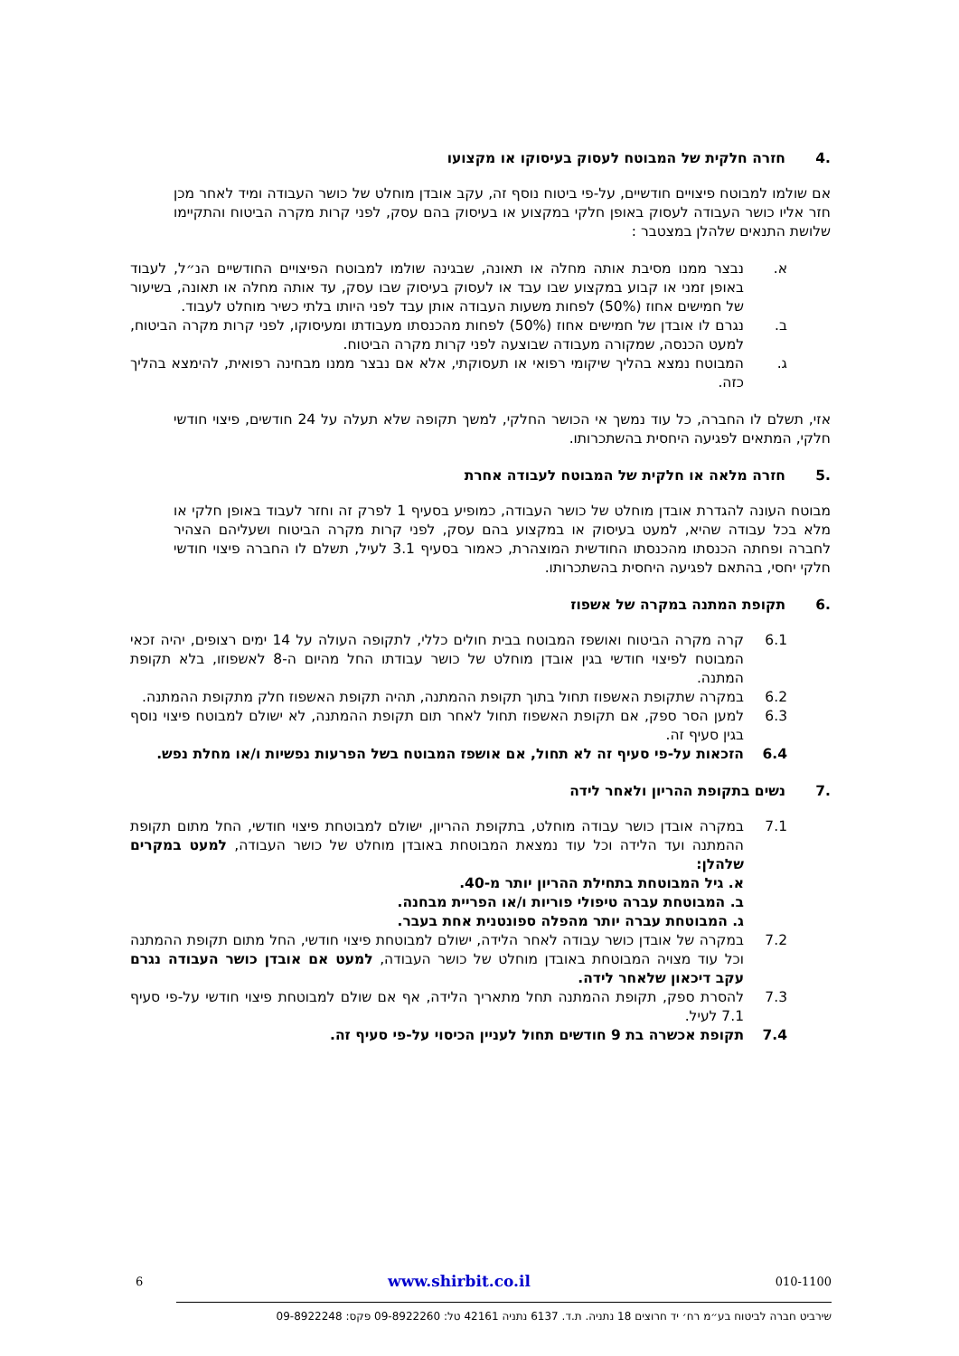.4 חזרה חלקית של המבוטח לעסוק בעיסוקו או מקצועו
אם שולמו למבוטח פיצויים חודשיים, על-פי ביטוח נוסף זה, עקב אובדן מוחלט של כושר העבודה ומיד לאחר מכן חזר אליו כושר העבודה לעסוק באופן חלקי במקצוע או בעיסוק בהם עסק, לפני קרות מקרה הביטוח והתקיימו שלושת התנאים שלהלן במצטבר :
א. נבצר ממנו מסיבת אותה מחלה או תאונה, שבגינה שולמו למבוטח הפיצויים החודשיים הנ״ל, לעבוד באופן זמני או קבוע במקצוע שבו עבד או לעסוק בעיסוק שבו עסק, עד אותה מחלה או תאונה, בשיעור של חמישים אחוז (50%) לפחות משעות העבודה אותן עבד לפני היותו בלתי כשיר מוחלט לעבוד.
ב. נגרם לו אובדן של חמישים אחוז (50%) לפחות מהכנסתו מעבודתו ומעיסוקו, לפני קרות מקרה הביטוח, למעט הכנסה, שמקורה מעבודה שבוצעה לפני קרות מקרה הביטוח.
ג. המבוטח נמצא בהליך שיקומי רפואי או תעסוקתי, אלא אם נבצר ממנו מבחינה רפואית, להימצא בהליך כזה.
אזי, תשלם לו החברה, כל עוד נמשך אי הכושר החלקי, למשך תקופה שלא תעלה על 24 חודשים, פיצוי חודשי חלקי, המתאים לפגיעה היחסית בהשתכרותו.
.5 חזרה מלאה או חלקית של המבוטח לעבודה אחרת
מבוטח העונה להגדרת אובדן מוחלט של כושר העבודה, כמופיע בסעיף 1 לפרק זה וחזר לעבוד באופן חלקי או מלא בכל עבודה שהיא, למעט בעיסוק או במקצוע בהם עסק, לפני קרות מקרה הביטוח ושעליהם הצהיר לחברה ופחתה הכנסתו מהכנסתו החודשית המוצהרת, כאמור בסעיף 3.1 לעיל, תשלם לו החברה פיצוי חודשי חלקי יחסי, בהתאם לפגיעה היחסית בהשתכרותו.
.6 תקופת המתנה במקרה של אשפוז
6.1 קרה מקרה הביטוח ואושפז המבוטח בבית חולים כללי, לתקופה העולה על 14 ימים רצופים, יהיה זכאי המבוטח לפיצוי חודשי בגין אובדן מוחלט של כושר עבודתו החל מהיום ה-8 לאשפוזו, בלא תקופת המתנה.
6.2 במקרה שתקופת האשפוז תחול בתוך תקופת ההמתנה, תהיה תקופת האשפוז חלק מתקופת ההמתנה.
6.3 למען הסר ספק, אם תקופת האשפוז תחול לאחר תום תקופת ההמתנה, לא ישולם למבוטח פיצוי נוסף בגין סעיף זה.
6.4 הזכאות על-פי סעיף זה לא תחול, אם אושפז המבוטח בשל הפרעות נפשיות ו/או מחלת נפש.
.7 נשים בתקופת ההריון ולאחר לידה
7.1 במקרה אובדן כושר עבודה מוחלט, בתקופת ההריון, ישולם למבוטחת פיצוי חודשי, החל מתום תקופת ההמתנה ועד הלידה וכל עוד נמצאת המבוטחת באובדן מוחלט של כושר העבודה, למעט במקרים שלהלן:
א. גיל המבוטחת בתחילת ההריון יותר מ-40.
ב. המבוטחת עברה טיפולי פוריות ו/או הפריית מבחנה.
ג. המבוטחת עברה יותר מהפלה ספונטנית אחת בעבר.
7.2 במקרה של אובדן כושר עבודה לאחר הלידה, ישולם למבוטחת פיצוי חודשי, החל מתום תקופת ההמתנה וכל עוד מצויה המבוטחת באובדן מוחלט של כושר העבודה, למעט אם אובדן כושר העבודה נגרם עקב דיכאון שלאחר לידה.
7.3 להסרת ספק, תקופת ההמתנה תחל מתאריך הלידה, אף אם שולם למבוטחת פיצוי חודשי על-פי סעיף 7.1 לעיל.
7.4 תקופת אכשרה בת 9 חודשים תחול לעניין הכיסוי על-פי סעיף זה.
6 www.shirbit.co.il 010-1100
שירביט חברה לביטוח בע״מ רח׳ יד חרוצים 18 נתניה. ת.ד. 6137 נתניה 42161 טל: 09-8922260 פקס: 09-8922248